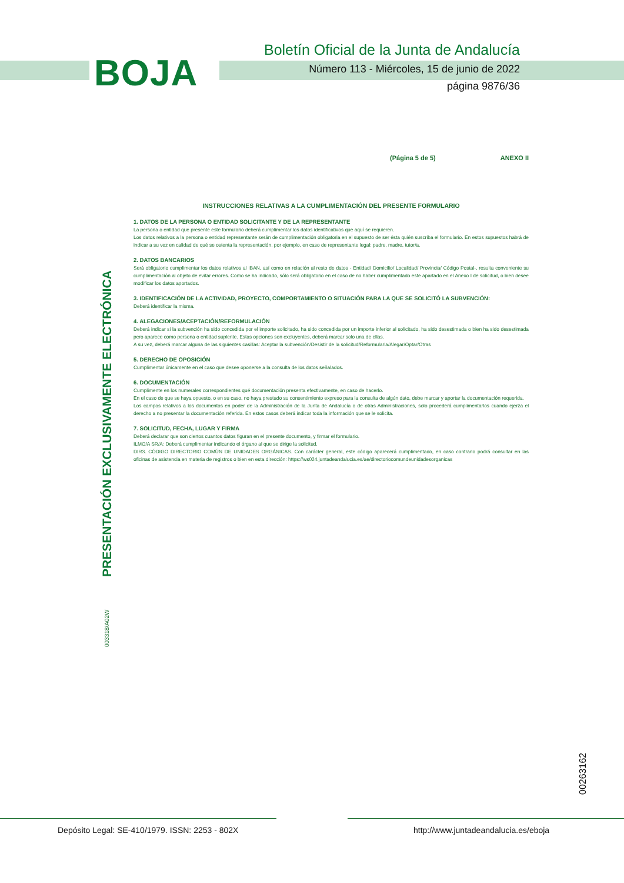BOJA
Boletín Oficial de la Junta de Andalucía
Número 113 - Miércoles, 15 de junio de 2022
página 9876/36
(Página 5 de 5) ANEXO II
INSTRUCCIONES RELATIVAS A LA CUMPLIMENTACIÓN DEL PRESENTE FORMULARIO
1. DATOS DE LA PERSONA O ENTIDAD SOLICITANTE Y DE LA REPRESENTANTE
La persona o entidad que presente este formulario deberá cumplimentar los datos identificativos que aquí se requieren.
Los datos relativos a la persona o entidad representante serán de cumplimentación obligatoria en el supuesto de ser ésta quién suscriba el formulario. En estos supuestos habrá de indicar a su vez en calidad de qué se ostenta la representación, por ejemplo, en caso de representante legal: padre, madre, tutor/a.
2. DATOS BANCARIOS
Será obligatorio cumplimentar los datos relativos al IBAN, así como en relación al resto de datos - Entidad/ Domicilio/ Localidad/ Provincia/ Código Postal-, resulta conveniente su cumplimentación al objeto de evitar errores. Como se ha indicado, sólo será obligatorio en el caso de no haber cumplimentado este apartado en el Anexo I de solicitud, o bien desee modificar los datos aportados.
3. IDENTIFICACIÓN DE LA ACTIVIDAD, PROYECTO, COMPORTAMIENTO O SITUACIÓN PARA LA QUE SE SOLICITÓ LA SUBVENCIÓN:
Deberá identificar la misma.
4. ALEGACIONES/ACEPTACIÓN/REFORMULACIÓN
Deberá indicar si la subvención ha sido concedida por el importe solicitado, ha sido concedida por un importe inferior al solicitado, ha sido desestimada o bien ha sido desestimada pero aparece como persona o entidad suplente. Estas opciones son excluyentes, deberá marcar solo una de ellas.
A su vez, deberá marcar alguna de las siguientes casillas: Aceptar la subvención/Desistir de la solicitud/Reformularla/Alegar/Optar/Otras
5. DERECHO DE OPOSICIÓN
Cumplimentar únicamente en el caso que desee oponerse a la consulta de los datos señalados.
6. DOCUMENTACIÓN
Cumplimente en los numerales correspondientes qué documentación presenta efectivamente, en caso de hacerlo.
En el caso de que se haya opuesto, o en su caso, no haya prestado su consentimiento expreso para la consulta de algún dato, debe marcar y aportar la documentación requerida.
Los campos relativos a los documentos en poder de la Administración de la Junta de Andalucía o de otras Administraciones, solo procederá cumplimentarlos cuando ejerza el derecho a no presentar la documentación referida. En estos casos deberá indicar toda la información que se le solicita.
7. SOLICITUD, FECHA, LUGAR Y FIRMA
Deberá declarar que son ciertos cuantos datos figuran en el presente documento, y firmar el formulario.
ILMO/A SR/A: Deberá cumplimentar indicando el órgano al que se dirige la solicitud.
DIR3. CÓDIGO DIRECTORIO COMÚN DE UNIDADES ORGÁNICAS. Con carácter general, este código aparecerá cumplimentado, en caso contrario podrá consultar en las oficinas de asistencia en materia de registros o bien en esta dirección: https://ws024.juntadeandalucia.es/ae/directoriocomundeunidadesorganicas
PRESENTACIÓN EXCLUSIVAMENTE ELECTRÓNICA
003318/A02W
00263162
Depósito Legal: SE-410/1979. ISSN: 2253 - 802X
http://www.juntadeandalucia.es/eboja